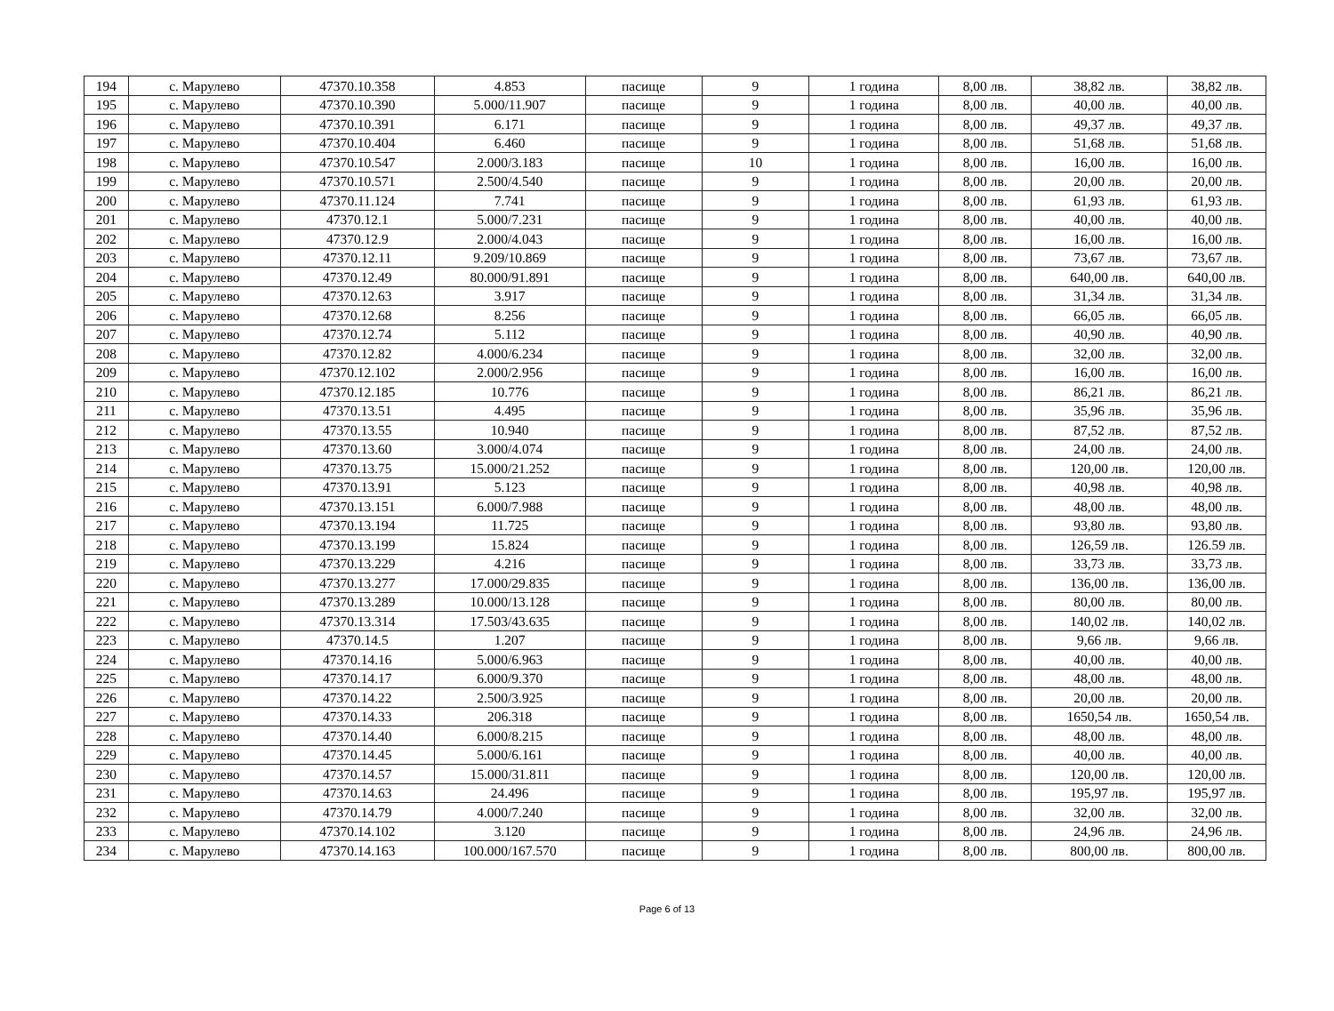| 194 | с. Марулево | 47370.10.358 | 4.853 | пасище | 9 | 1 година | 8,00 лв. | 38,82 лв. | 38,82 лв. |
| 195 | с. Марулево | 47370.10.390 | 5.000/11.907 | пасище | 9 | 1 година | 8,00 лв. | 40,00 лв. | 40,00 лв. |
| 196 | с. Марулево | 47370.10.391 | 6.171 | пасище | 9 | 1 година | 8,00 лв. | 49,37 лв. | 49,37 лв. |
| 197 | с. Марулево | 47370.10.404 | 6.460 | пасище | 9 | 1 година | 8,00 лв. | 51,68 лв. | 51,68 лв. |
| 198 | с. Марулево | 47370.10.547 | 2.000/3.183 | пасище | 10 | 1 година | 8,00 лв. | 16,00 лв. | 16,00 лв. |
| 199 | с. Марулево | 47370.10.571 | 2.500/4.540 | пасище | 9 | 1 година | 8,00 лв. | 20,00 лв. | 20,00 лв. |
| 200 | с. Марулево | 47370.11.124 | 7.741 | пасище | 9 | 1 година | 8,00 лв. | 61,93 лв. | 61,93 лв. |
| 201 | с. Марулево | 47370.12.1 | 5.000/7.231 | пасище | 9 | 1 година | 8,00 лв. | 40,00 лв. | 40,00 лв. |
| 202 | с. Марулево | 47370.12.9 | 2.000/4.043 | пасище | 9 | 1 година | 8,00 лв. | 16,00 лв. | 16,00 лв. |
| 203 | с. Марулево | 47370.12.11 | 9.209/10.869 | пасище | 9 | 1 година | 8,00 лв. | 73,67 лв. | 73,67 лв. |
| 204 | с. Марулево | 47370.12.49 | 80.000/91.891 | пасище | 9 | 1 година | 8,00 лв. | 640,00 лв. | 640,00 лв. |
| 205 | с. Марулево | 47370.12.63 | 3.917 | пасище | 9 | 1 година | 8,00 лв. | 31,34 лв. | 31,34 лв. |
| 206 | с. Марулево | 47370.12.68 | 8.256 | пасище | 9 | 1 година | 8,00 лв. | 66,05 лв. | 66,05 лв. |
| 207 | с. Марулево | 47370.12.74 | 5.112 | пасище | 9 | 1 година | 8,00 лв. | 40,90 лв. | 40,90 лв. |
| 208 | с. Марулево | 47370.12.82 | 4.000/6.234 | пасище | 9 | 1 година | 8,00 лв. | 32,00 лв. | 32,00 лв. |
| 209 | с. Марулево | 47370.12.102 | 2.000/2.956 | пасище | 9 | 1 година | 8,00 лв. | 16,00 лв. | 16,00 лв. |
| 210 | с. Марулево | 47370.12.185 | 10.776 | пасище | 9 | 1 година | 8,00 лв. | 86,21 лв. | 86,21 лв. |
| 211 | с. Марулево | 47370.13.51 | 4.495 | пасище | 9 | 1 година | 8,00 лв. | 35,96 лв. | 35,96 лв. |
| 212 | с. Марулево | 47370.13.55 | 10.940 | пасище | 9 | 1 година | 8,00 лв. | 87,52 лв. | 87,52 лв. |
| 213 | с. Марулево | 47370.13.60 | 3.000/4.074 | пасище | 9 | 1 година | 8,00 лв. | 24,00 лв. | 24,00 лв. |
| 214 | с. Марулево | 47370.13.75 | 15.000/21.252 | пасище | 9 | 1 година | 8,00 лв. | 120,00 лв. | 120,00 лв. |
| 215 | с. Марулево | 47370.13.91 | 5.123 | пасище | 9 | 1 година | 8,00 лв. | 40,98 лв. | 40,98 лв. |
| 216 | с. Марулево | 47370.13.151 | 6.000/7.988 | пасище | 9 | 1 година | 8,00 лв. | 48,00 лв. | 48,00 лв. |
| 217 | с. Марулево | 47370.13.194 | 11.725 | пасище | 9 | 1 година | 8,00 лв. | 93,80 лв. | 93,80 лв. |
| 218 | с. Марулево | 47370.13.199 | 15.824 | пасище | 9 | 1 година | 8,00 лв. | 126,59 лв. | 126.59 лв. |
| 219 | с. Марулево | 47370.13.229 | 4.216 | пасище | 9 | 1 година | 8,00 лв. | 33,73 лв. | 33,73 лв. |
| 220 | с. Марулево | 47370.13.277 | 17.000/29.835 | пасище | 9 | 1 година | 8,00 лв. | 136,00 лв. | 136,00 лв. |
| 221 | с. Марулево | 47370.13.289 | 10.000/13.128 | пасище | 9 | 1 година | 8,00 лв. | 80,00 лв. | 80,00 лв. |
| 222 | с. Марулево | 47370.13.314 | 17.503/43.635 | пасище | 9 | 1 година | 8,00 лв. | 140,02 лв. | 140,02 лв. |
| 223 | с. Марулево | 47370.14.5 | 1.207 | пасище | 9 | 1 година | 8,00 лв. | 9,66 лв. | 9,66 лв. |
| 224 | с. Марулево | 47370.14.16 | 5.000/6.963 | пасище | 9 | 1 година | 8,00 лв. | 40,00 лв. | 40,00 лв. |
| 225 | с. Марулево | 47370.14.17 | 6.000/9.370 | пасище | 9 | 1 година | 8,00 лв. | 48,00 лв. | 48,00 лв. |
| 226 | с. Марулево | 47370.14.22 | 2.500/3.925 | пасище | 9 | 1 година | 8,00 лв. | 20,00 лв. | 20,00 лв. |
| 227 | с. Марулево | 47370.14.33 | 206.318 | пасище | 9 | 1 година | 8,00 лв. | 1650,54 лв. | 1650,54 лв. |
| 228 | с. Марулево | 47370.14.40 | 6.000/8.215 | пасище | 9 | 1 година | 8,00 лв. | 48,00 лв. | 48,00 лв. |
| 229 | с. Марулево | 47370.14.45 | 5.000/6.161 | пасище | 9 | 1 година | 8,00 лв. | 40,00 лв. | 40,00 лв. |
| 230 | с. Марулево | 47370.14.57 | 15.000/31.811 | пасище | 9 | 1 година | 8,00 лв. | 120,00 лв. | 120,00 лв. |
| 231 | с. Марулево | 47370.14.63 | 24.496 | пасище | 9 | 1 година | 8,00 лв. | 195,97 лв. | 195,97 лв. |
| 232 | с. Марулево | 47370.14.79 | 4.000/7.240 | пасище | 9 | 1 година | 8,00 лв. | 32,00 лв. | 32,00 лв. |
| 233 | с. Марулево | 47370.14.102 | 3.120 | пасище | 9 | 1 година | 8,00 лв. | 24,96 лв. | 24,96 лв. |
| 234 | с. Марулево | 47370.14.163 | 100.000/167.570 | пасище | 9 | 1 година | 8,00 лв. | 800,00 лв. | 800,00 лв. |
Page 6 of 13